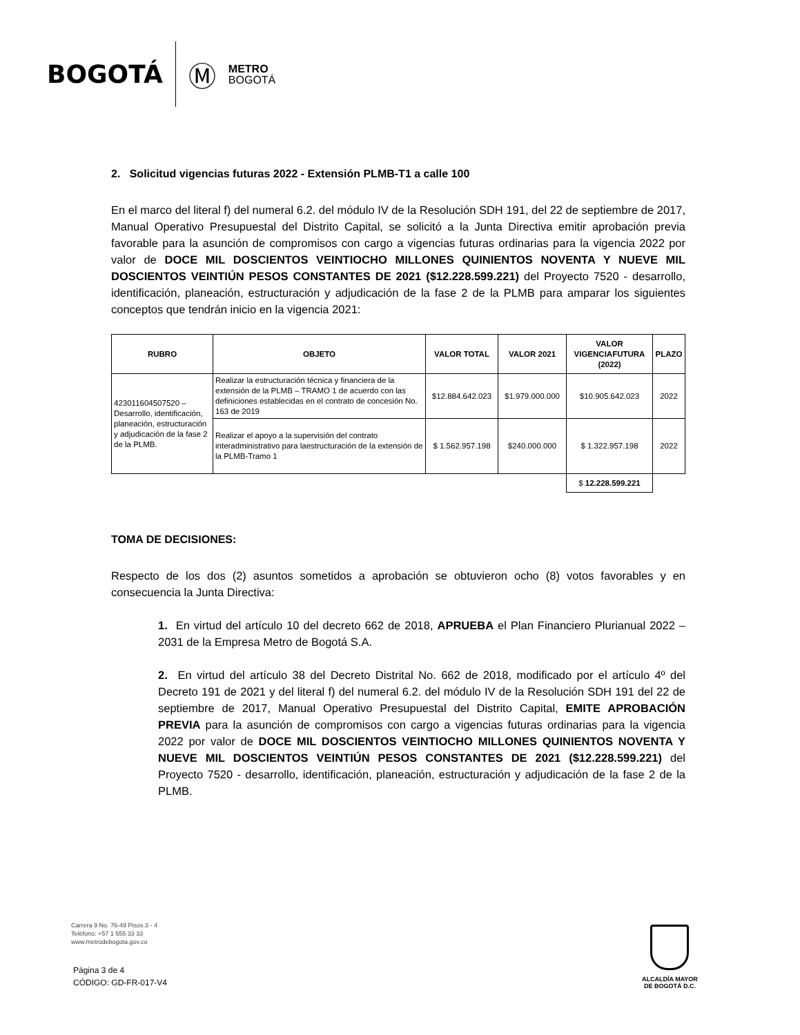BOGOTÁ Ⓜ METRO
BOGOTÁ
2. Solicitud vigencias futuras 2022 - Extensión PLMB-T1 a calle 100
En el marco del literal f) del numeral 6.2. del módulo IV de la Resolución SDH 191, del 22 de septiembre de 2017, Manual Operativo Presupuestal del Distrito Capital, se solicitó a la Junta Directiva emitir aprobación previa favorable para la asunción de compromisos con cargo a vigencias futuras ordinarias para la vigencia 2022 por valor de DOCE MIL DOSCIENTOS VEINTIOCHO MILLONES QUINIENTOS NOVENTA Y NUEVE MIL DOSCIENTOS VEINTIÚN PESOS CONSTANTES DE 2021 ($12.228.599.221) del Proyecto 7520 - desarrollo, identificación, planeación, estructuración y adjudicación de la fase 2 de la PLMB para amparar los siguientes conceptos que tendrán inicio en la vigencia 2021:
| RUBRO | OBJETO | VALOR TOTAL | VALOR 2021 | VALOR VIGENCIAFUTURA (2022) | PLAZO |
| --- | --- | --- | --- | --- | --- |
| 423011604507520 – Desarrollo, identificación, planeación, estructuración y adjudicación de la fase 2 de la PLMB. | Realizar la estructuración técnica y financiera de la extensión de la PLMB – TRAMO 1 de acuerdo con las definiciones establecidas en el contrato de concesión No. 163 de 2019 | $12.884.642.023 | $1.979.000.000 | $10.905.642.023 | 2022 |
| | Realizar el apoyo a la supervisión del contrato interadministrativo para laestructuración de la extensión de la PLMB-Tramo 1 | $ 1.562.957.198 | $240.000.000 | $ 1.322.957.198 | 2022 |
| | | | | $ 12.228.599.221 | |
TOMA DE DECISIONES:
Respecto de los dos (2) asuntos sometidos a aprobación se obtuvieron ocho (8) votos favorables y en consecuencia la Junta Directiva:
1. En virtud del artículo 10 del decreto 662 de 2018, APRUEBA el Plan Financiero Plurianual 2022 – 2031 de la Empresa Metro de Bogotá S.A.
2. En virtud del artículo 38 del Decreto Distrital No. 662 de 2018, modificado por el artículo 4º del Decreto 191 de 2021 y del literal f) del numeral 6.2. del módulo IV de la Resolución SDH 191 del 22 de septiembre de 2017, Manual Operativo Presupuestal del Distrito Capital, EMITE APROBACIÓN PREVIA para la asunción de compromisos con cargo a vigencias futuras ordinarias para la vigencia 2022 por valor de DOCE MIL DOSCIENTOS VEINTIOCHO MILLONES QUINIENTOS NOVENTA Y NUEVE MIL DOSCIENTOS VEINTIÚN PESOS CONSTANTES DE 2021 ($12.228.599.221) del Proyecto 7520 - desarrollo, identificación, planeación, estructuración y adjudicación de la fase 2 de la PLMB.
Carrera 9 No. 76-49 Pisos 3 - 4
Teléfono: +57 1 555 33 33
www.metrodebogota.gov.co
Página 3 de 4
CÓDIGO: GD-FR-017-V4
ALCALDÍA MAYOR
DE BOGOTÁ D.C.